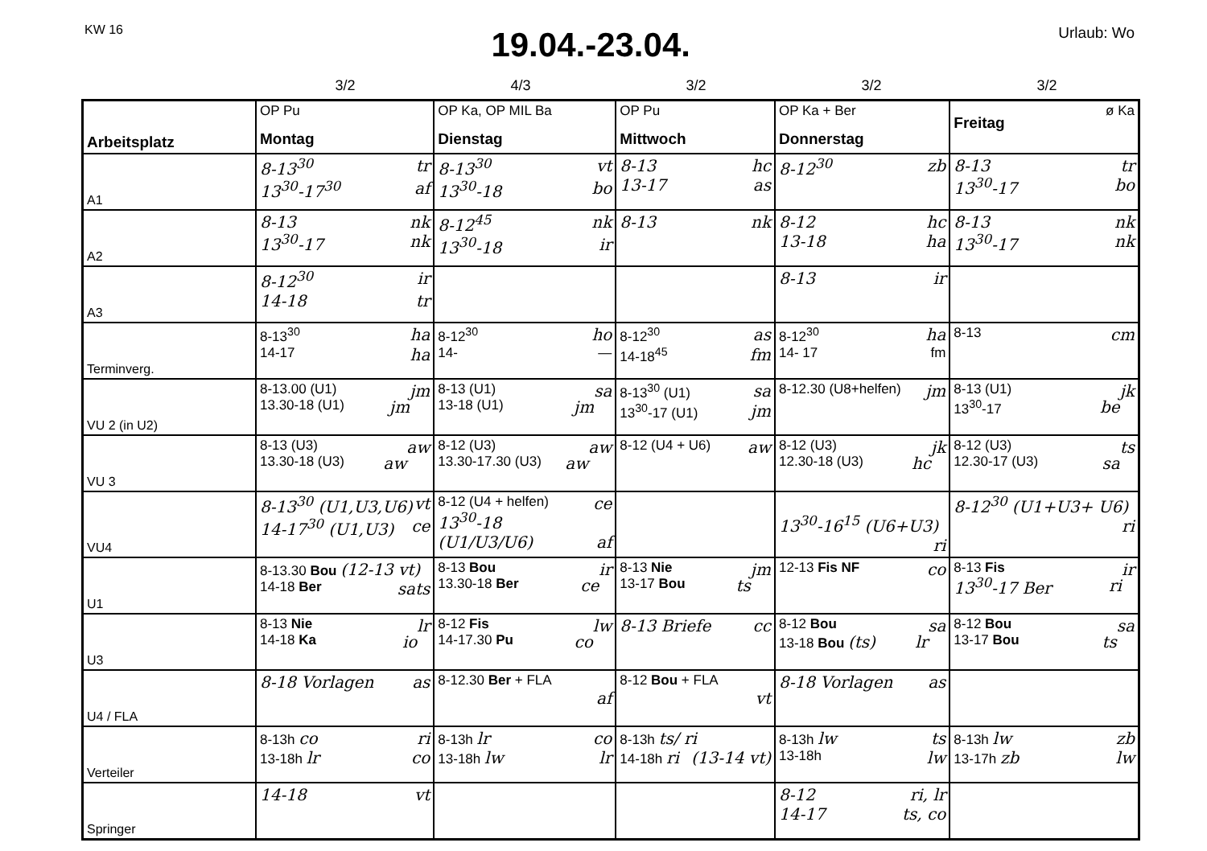KW 16
19.04.-23.04.
Urlaub: Wo
3/2 4/3 3/2 3/2 3/2
| Arbeitsplatz | OP Pu Montag | OP Ka, OP MIL Ba Dienstag | OP Pu Mittwoch | OP Ka + Ber Donnerstag | ø Ka Freitag |
| --- | --- | --- | --- | --- | --- |
| A1 | 8-13<sup>30</sup> tr 13<sup>30</sup>-17<sup>30</sup> af | 8-13<sup>30</sup> vt 13<sup>30</sup>-18 bo | 8-13 hc 13-17 as | 8-12<sup>30</sup> zb | 8-13 tr 13<sup>30</sup>-17 bo |
| A2 | 8-13 nk 13<sup>30</sup>-17 nk | 8-12<sup>45</sup> nk 13<sup>30</sup>-18 ir | 8-13 nk | 8-12 hc 13-18 ha | 8-13 nk 13<sup>30</sup>-17 nk |
| A3 | 8-12<sup>30</sup> ir 14-18 tr | | | 8-13 ir | |
| Terminverg. | 8-13<sup>30</sup> ha 14-17 ha | 8-12<sup>30</sup> ho 14- — | 8-12<sup>30</sup> as 14-18<sup>45</sup> fm | 8-12<sup>30</sup> ha 14- 17 fm | 8-13 cm |
| VU 2 (in U2) | 8-13.00 (U1) jm 13.30-18 (U1) jm | 8-13 (U1) sa 13-18 (U1) jm | 8-13<sup>30</sup> (U1) sa 13<sup>30</sup>-17 (U1) jm | 8-12.30 (U8+helfen) jm | 8-13 (U1) jk 13<sup>30</sup>-17 be |
| VU 3 | 8-13 (U3) aw 13.30-18 (U3) aw | 8-12 (U3) aw 13.30-17.30 (U3) aw | 8-12 (U4 + U6) aw | 8-12 (U3) jk 12.30-18 (U3) hc | 8-12 (U3) ts 12.30-17 (U3) sa |
| VU4 | 8-13<sup>30</sup> (U1,U3,U6) vt 14-17<sup>30</sup> (U1,U3) ce | 8-12 (U4 + helfen) ce 13<sup>30</sup>-18 (U1/U3/U6) af | | 13<sup>30</sup>-16<sup>15</sup> (U6+U3) ri | 8-12<sup>30</sup> (U1+U3+ U6) ri |
| U1 | 8-13.30 Bou (12-13 vt) ts 14-18 Ber sa | 8-13 Bou ir 13.30-18 Ber ce | 8-13 Nie jm 13-17 Bou ts | 12-13 Fis NF co | 8-13 Fis ir 13<sup>30</sup>-17 Ber ri |
| U3 | 8-13 Nie lr 14-18 Ka io | 8-12 Fis lw 14-17.30 Pu co | 8-13 Briefe cc | 8-12 Bou sa 13-18 Bou (ts) lr | 8-12 Bou sa 13-17 Bou ts |
| U4 / FLA | 8-18 Vorlagen as | 8-12.30 Ber + FLA af | 8-12 Bou + FLA vt | 8-18 Vorlagen as | |
| Verteiler | 8-13h co ri 13-18h lr co | 8-13h lr co 13-18h lw lr | 8-13h ts/ ri (13-14 vt) 14-18h ri | 8-13h lw ts 13-18h lw | 8-13h lw zb 13-17h zb lw |
| Springer | 14-18 vt | | | 8-12 ri, lr 14-17 ts, co | |